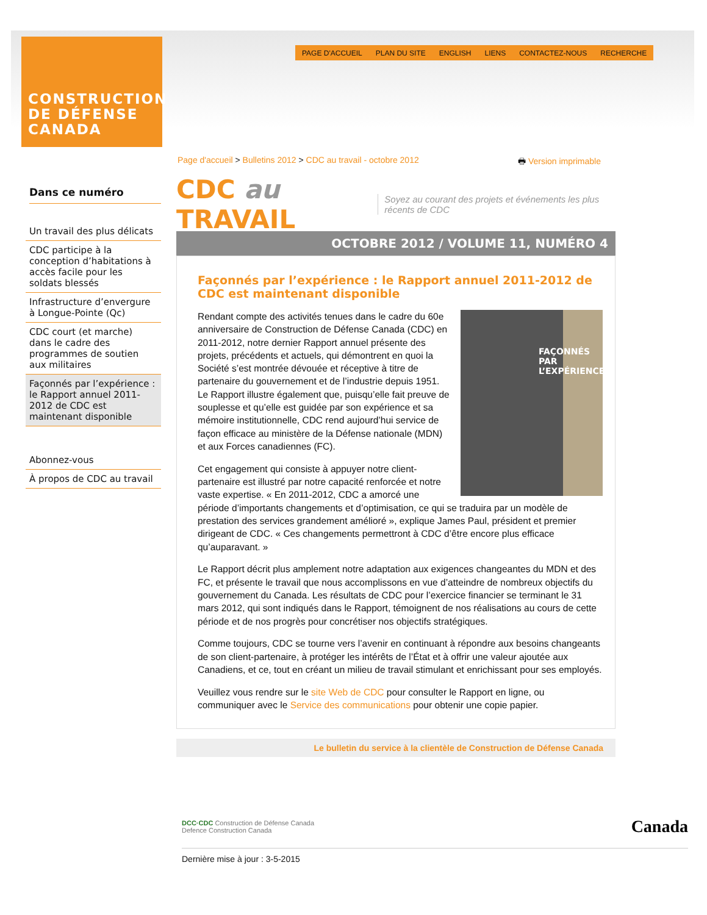CONSTRUCTION
DE DÉFENSE
CANADA
PAGE D'ACCUEIL PLAN DU SITE ENGLISH LIENS CONTACTEZ-NOUS RECHERCHE
Page d'accueil > Bulletins 2012 > CDC au travail - octobre 2012 🖶 Version imprimable
Dans ce numéro
Un travail des plus délicats
CDC participe à la conception d’habitations à accès facile pour les soldats blessés
Infrastructure d’envergure à Longue-Pointe (Qc)
CDC court (et marche) dans le cadre des programmes de soutien aux militaires
Façonnés par l’expérience : le Rapport annuel 2011-2012 de CDC est maintenant disponible
Abonnez-vous
À propos de CDC au travail
CDC au TRAVAIL Soyez au courant des projets et événements les plus récents de CDC
OCTOBRE 2012 / VOLUME 11, NUMÉRO 4
Façonnés par l’expérience : le Rapport annuel 2011-2012 de CDC est maintenant disponible
FAÇONNÉS PAR L’EXPÉRIENCE
Rendant compte des activités tenues dans le cadre du 60e anniversaire de Construction de Défense Canada (CDC) en 2011-2012, notre dernier Rapport annuel présente des projets, précédents et actuels, qui démontrent en quoi la Société s’est montrée dévouée et réceptive à titre de partenaire du gouvernement et de l’industrie depuis 1951. Le Rapport illustre également que, puisqu’elle fait preuve de souplesse et qu’elle est guidée par son expérience et sa mémoire institutionnelle, CDC rend aujourd’hui service de façon efficace au ministère de la Défense nationale (MDN) et aux Forces canadiennes (FC).
Cet engagement qui consiste à appuyer notre client-partenaire est illustré par notre capacité renforcée et notre vaste expertise. « En 2011-2012, CDC a amorcé une période d’importants changements et d’optimisation, ce qui se traduira par un modèle de prestation des services grandement amélioré », explique James Paul, président et premier dirigeant de CDC. « Ces changements permettront à CDC d’être encore plus efficace qu’auparavant. »
Le Rapport décrit plus amplement notre adaptation aux exigences changeantes du MDN et des FC, et présente le travail que nous accomplissons en vue d’atteindre de nombreux objectifs du gouvernement du Canada. Les résultats de CDC pour l’exercice financier se terminant le 31 mars 2012, qui sont indiqués dans le Rapport, témoignent de nos réalisations au cours de cette période et de nos progrès pour concrétiser nos objectifs stratégiques.
Comme toujours, CDC se tourne vers l’avenir en continuant à répondre aux besoins changeants de son client-partenaire, à protéger les intérêts de l’État et à offrir une valeur ajoutée aux Canadiens, et ce, tout en créant un milieu de travail stimulant et enrichissant pour ses employés.
Veuillez vous rendre sur le site Web de CDC pour consulter le Rapport en ligne, ou communiquer avec le Service des communications pour obtenir une copie papier.
Le bulletin du service à la clientèle de Construction de Défense Canada
DCC·CDC Construction de Défense Canada
Defence Construction Canada Canada
Dernière mise à jour : 3-5-2015